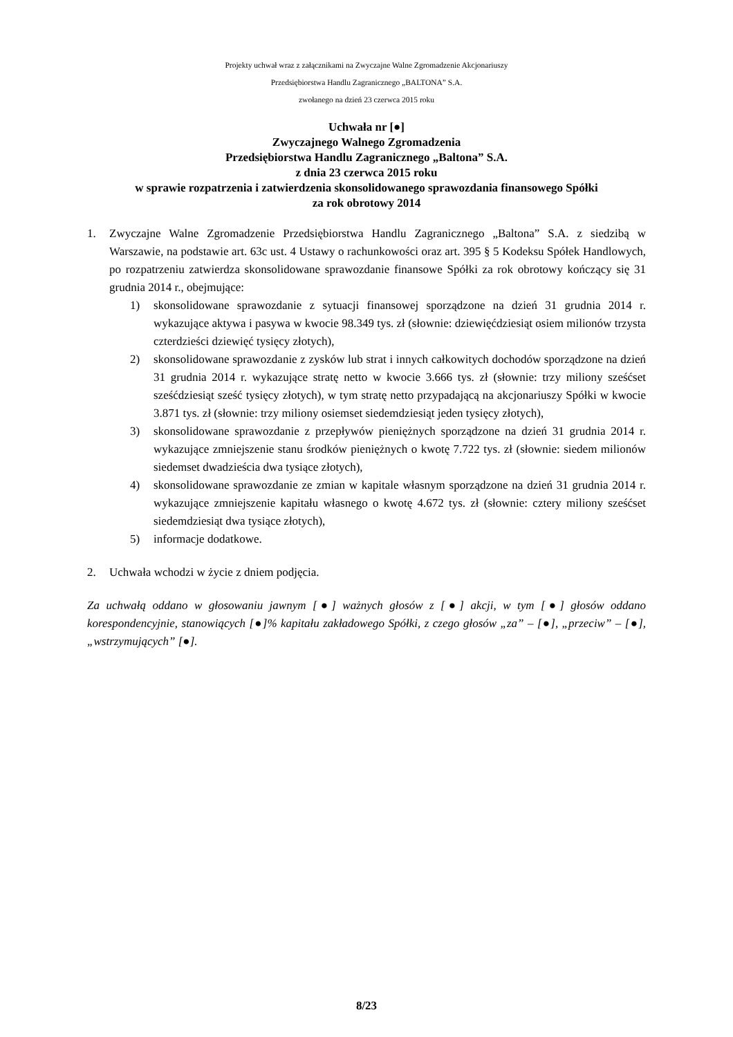Projekty uchwał wraz z załącznikami na Zwyczajne Walne Zgromadzenie Akcjonariuszy
Przedsiębiorstwa Handlu Zagranicznego „BALTONA” S.A.
zwołanego na dzień 23 czerwca 2015 roku
Uchwała nr [●]
Zwyczajnego Walnego Zgromadzenia
Przedsiębiorstwa Handlu Zagranicznego „Baltona” S.A.
z dnia 23 czerwca 2015 roku
w sprawie rozpatrzenia i zatwierdzenia skonsolidowanego sprawozdania finansowego Spółki
za rok obrotowy 2014
1. Zwyczajne Walne Zgromadzenie Przedsiębiorstwa Handlu Zagranicznego „Baltona” S.A. z siedzibą w Warszawie, na podstawie art. 63c ust. 4 Ustawy o rachunkowości oraz art. 395 § 5 Kodeksu Spółek Handlowych, po rozpatrzeniu zatwierdza skonsolidowane sprawozdanie finansowe Spółki za rok obrotowy kończący się 31 grudnia 2014 r., obejmujące:
1) skonsolidowane sprawozdanie z sytuacji finansowej sporządzone na dzień 31 grudnia 2014 r. wykazujące aktywa i pasywa w kwocie 98.349 tys. zł (słownie: dziewięćdziesiąt osiem milionów trzysta czterdzieści dziewięć tysięcy złotych),
2) skonsolidowane sprawozdanie z zysków lub strat i innych całkowitych dochodów sporządzone na dzień 31 grudnia 2014 r. wykazujące stratę netto w kwocie 3.666 tys. zł (słownie: trzy miliony sześćset sześćdziesiąt sześć tysięcy złotych), w tym stratę netto przypadającą na akcjonariuszy Spółki w kwocie 3.871 tys. zł (słownie: trzy miliony osiemset siedemdziesiąt jeden tysięcy złotych),
3) skonsolidowane sprawozdanie z przepływów pieniężnych sporządzone na dzień 31 grudnia 2014 r. wykazujące zmniejszenie stanu środków pieniężnych o kwotę 7.722 tys. zł (słownie: siedem milionów siedemset dwadzieścia dwa tysiące złotych),
4) skonsolidowane sprawozdanie ze zmian w kapitale własnym sporządzone na dzień 31 grudnia 2014 r. wykazujące zmniejszenie kapitału własnego o kwotę 4.672 tys. zł (słownie: cztery miliony sześćset siedemdziesiąt dwa tysiące złotych),
5) informacje dodatkowe.
2. Uchwała wchodzi w życie z dniem podjęcia.
Za uchwałą oddano w głosowaniu jawnym [●] ważnych głosów z [●] akcji, w tym [●] głosów oddano korespondencyjnie, stanowiących [●]% kapitału zakładowego Spółki, z czego głosów „za” – [●], „przeciw” – [●], „wstrzymujących” [●].
8/23